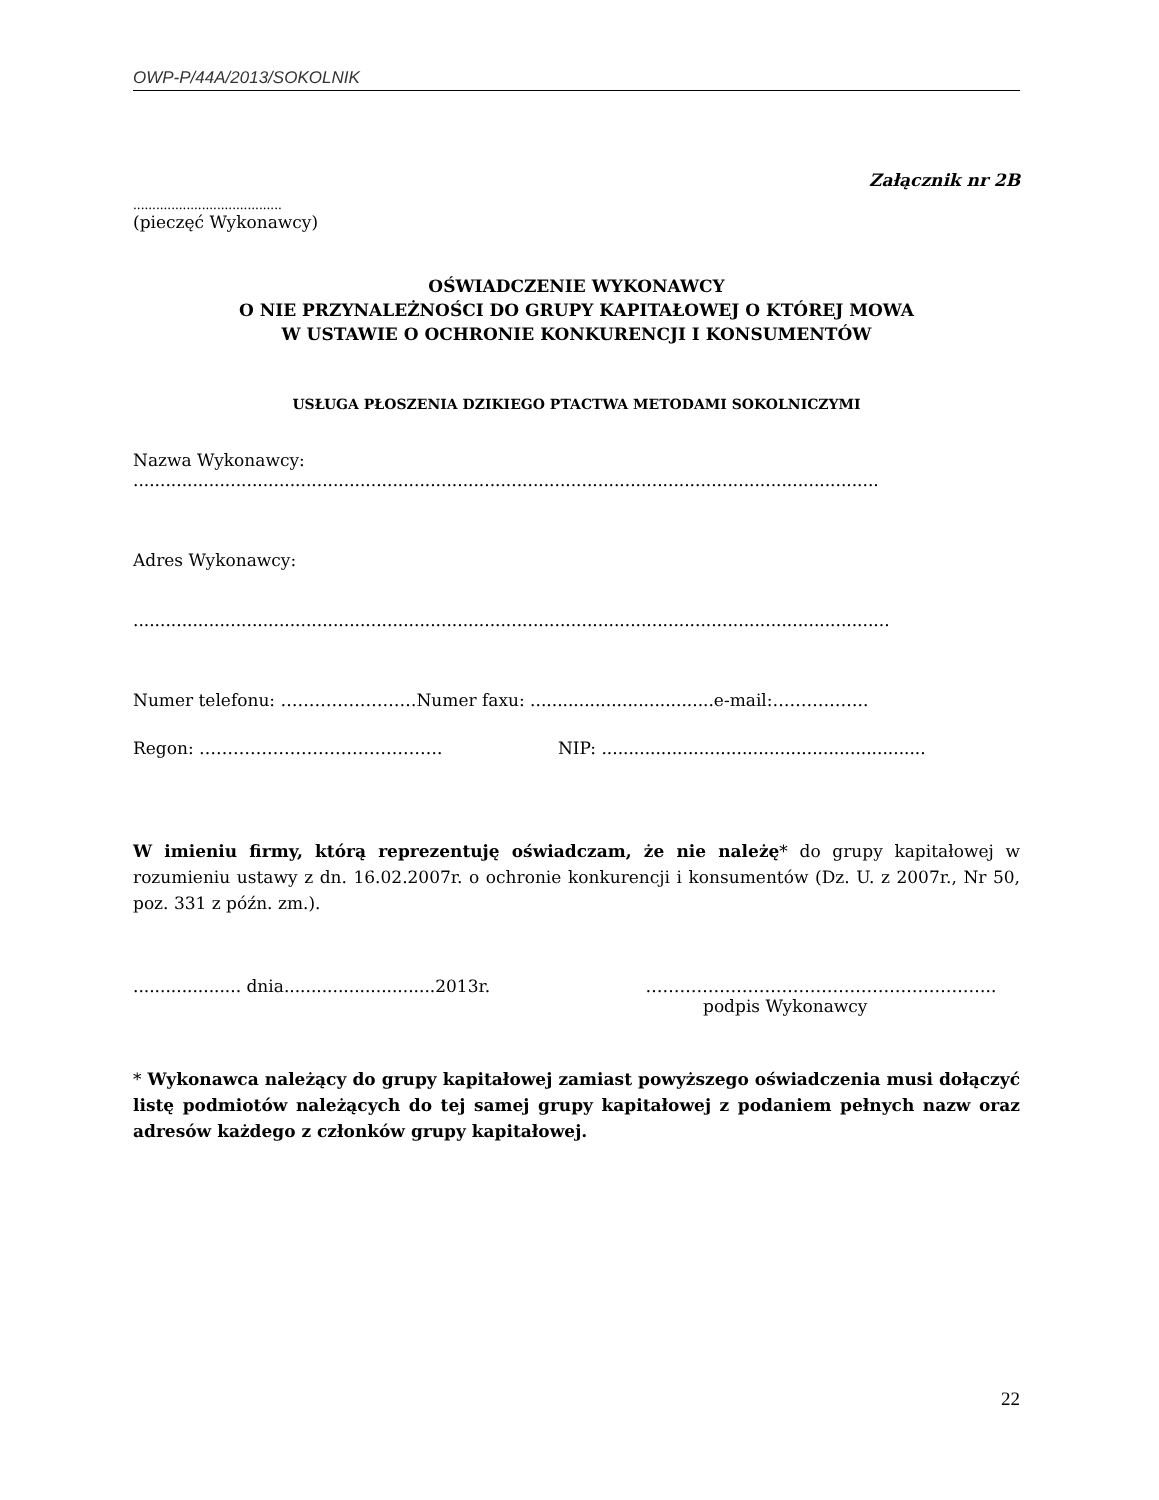OWP-P/44A/2013/SOKOLNIK
Załącznik nr 2B
.......................................
(pieczęć Wykonawcy)
OŚWIADCZENIE WYKONAWCY
O NIE PRZYNALEŻNOŚCI DO GRUPY KAPITAŁOWEJ O KTÓREJ MOWA
W USTAWIE O OCHRONIE KONKURENCJI I KONSUMENTÓW
USŁUGA PŁOSZENIA DZIKIEGO PTACTWA METODAMI SOKOLNICZYMI
Nazwa Wykonawcy: ..........................................................................................................................................
Adres Wykonawcy:
............................................................................................................................................
Numer telefonu: ……………………Numer faxu: ..................................e-mail:……………..
Regon: ……………………………………. NIP: ............................................................
W imieniu firmy, którą reprezentuję oświadczam, że nie należę* do grupy kapitałowej w rozumieniu ustawy z dn. 16.02.2007r. o ochronie konkurencji i konsumentów (Dz. U. z 2007r., Nr 50, poz. 331 z późn. zm.).
.................... dnia............................2013r. ……………………………………………………..
podpis Wykonawcy
* Wykonawca należący do grupy kapitałowej zamiast powyższego oświadczenia musi dołączyć listę podmiotów należących do tej samej grupy kapitałowej z podaniem pełnych nazw oraz adresów każdego z członków grupy kapitałowej.
22